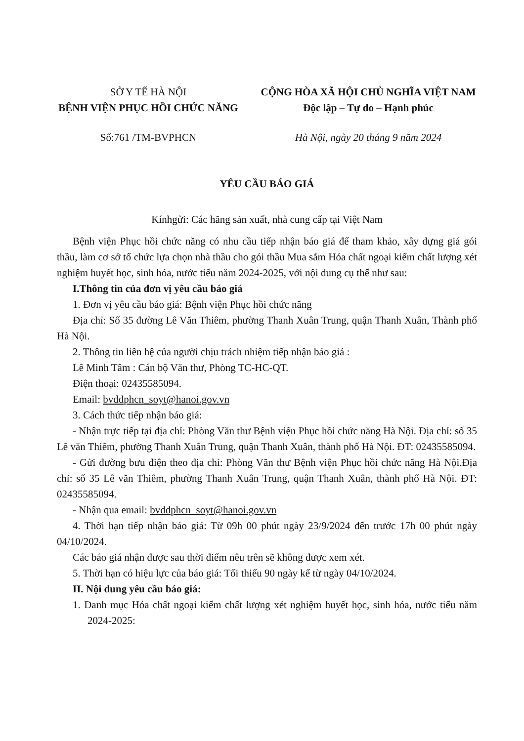SỞ Y TẾ HÀ NỘI
BỆNH VIỆN PHỤC HỒI CHỨC NĂNG
CỘNG HÒA XÃ HỘI CHỦ NGHĨA VIỆT NAM
Độc lập – Tự do – Hạnh phúc
Số:761 /TM-BVPHCN Hà Nội, ngày 20 tháng 9 năm 2024
YÊU CẦU BÁO GIÁ
Kínhgửi: Các hãng sản xuất, nhà cung cấp tại Việt Nam
Bệnh viện Phục hồi chức năng có nhu cầu tiếp nhận báo giá để tham khảo, xây dựng giá gói thầu, làm cơ sở tổ chức lựa chọn nhà thầu cho gói thầu Mua sắm Hóa chất ngoại kiểm chất lượng xét nghiệm huyết học, sinh hóa, nước tiểu năm 2024-2025, với nội dung cụ thể như sau:
I.Thông tin của đơn vị yêu cầu báo giá
1. Đơn vị yêu cầu báo giá: Bệnh viện Phục hồi chức năng
Địa chỉ: Số 35 đường Lê Văn Thiêm, phường Thanh Xuân Trung, quận Thanh Xuân, Thành phố Hà Nội.
2. Thông tin liên hệ của người chịu trách nhiệm tiếp nhận báo giá :
Lê Minh Tâm : Cán bộ Văn thư, Phòng TC-HC-QT.
Điện thoại: 02435585094.
Email: bvddphcn_soyt@hanoi.gov.vn
3. Cách thức tiếp nhận báo giá:
- Nhận trực tiếp tại địa chỉ: Phòng Văn thư Bệnh viện Phục hồi chức năng Hà Nội. Địa chỉ: số 35 Lê văn Thiêm, phường Thanh Xuân Trung, quận Thanh Xuân, thành phố Hà Nội. ĐT: 02435585094.
- Gửi đường bưu điện theo địa chỉ: Phòng Văn thư Bệnh viện Phục hồi chức năng Hà Nội.Địa chỉ: số 35 Lê văn Thiêm, phường Thanh Xuân Trung, quận Thanh Xuân, thành phố Hà Nội. ĐT: 02435585094.
- Nhận qua email: bvddphcn_soyt@hanoi.gov.vn
4. Thời hạn tiếp nhận báo giá: Từ 09h 00 phút ngày 23/9/2024 đến trước 17h 00 phút ngày 04/10/2024.
Các báo giá nhận được sau thời điểm nêu trên sẽ không được xem xét.
5. Thời hạn có hiệu lực của báo giá: Tối thiểu 90 ngày kể từ ngày 04/10/2024.
II. Nội dung yêu cầu báo giá:
1. Danh mục Hóa chất ngoại kiểm chất lượng xét nghiệm huyết học, sinh hóa, nước tiểu năm 2024-2025: